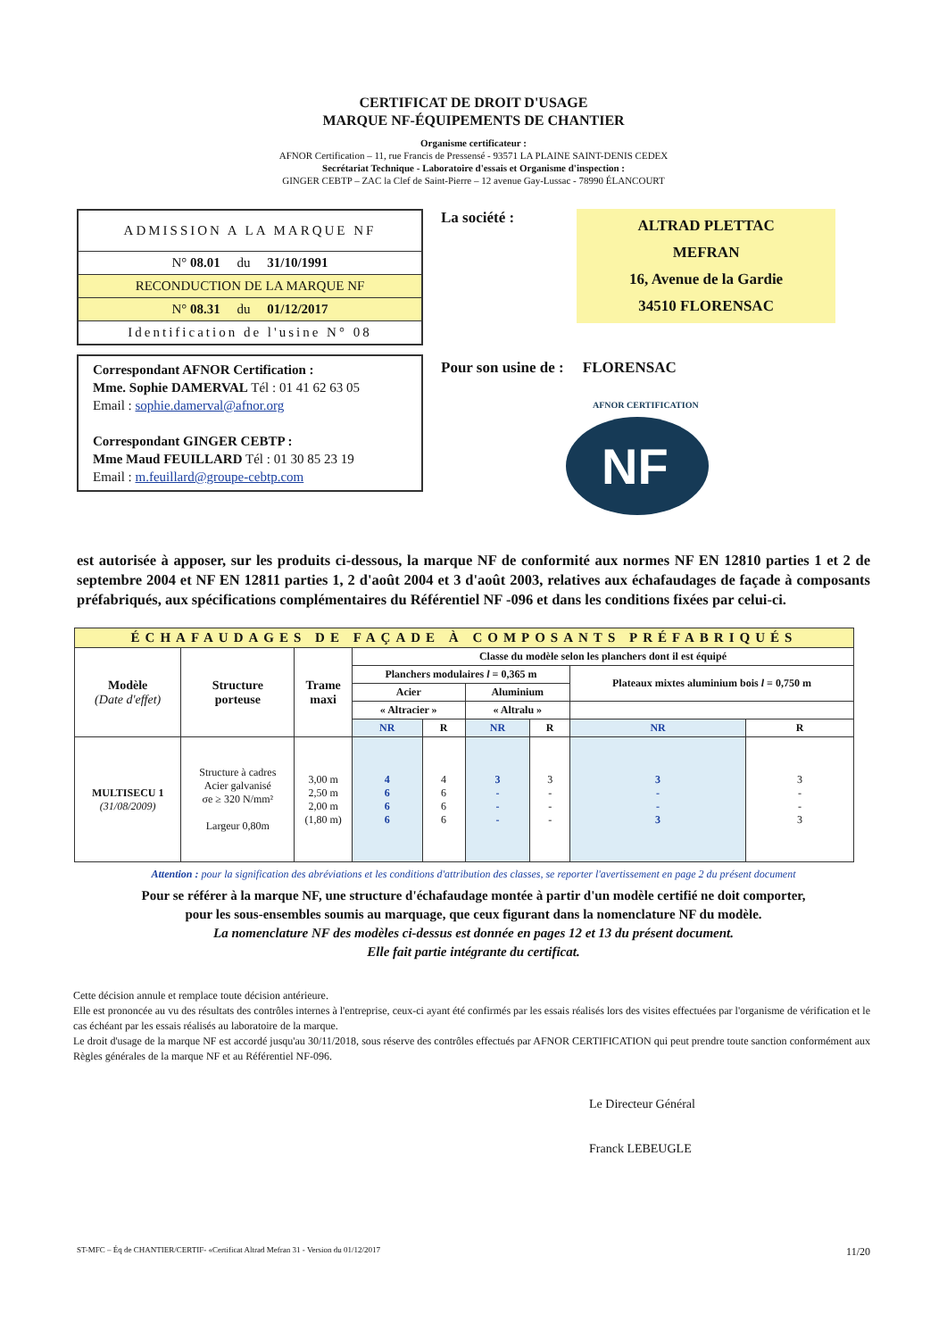CERTIFICAT DE DROIT D'USAGE
MARQUE NF-ÉQUIPEMENTS DE CHANTIER
Organisme certificateur :
AFNOR Certification – 11, rue Francis de Pressensé - 93571 LA PLAINE SAINT-DENIS CEDEX
Secrétariat Technique - Laboratoire d'essais et Organisme d'inspection :
GINGER CEBTP – ZAC la Clef de Saint-Pierre – 12 avenue Gay-Lussac - 78990 ÉLANCOURT
ADMISSION A LA MARQUE NF
N° 08.01 du 31/10/1991
RECONDUCTION DE LA MARQUE NF
N° 08.31 du 01/12/2017
Identification de l'usine N° 08
Correspondant AFNOR Certification :
Mme. Sophie DAMERVAL Tél : 01 41 62 63 05
Email : sophie.damerval@afnor.org
Correspondant GINGER CEBTP :
Mme Maud FEUILLARD Tél : 01 30 85 23 19
Email : m.feuillard@groupe-cebtp.com
La société :
ALTRAD PLETTAC
MEFRAN
16, Avenue de la Gardie
34510 FLORENSAC
Pour son usine de : FLORENSAC
NF
AFNOR CERTIFICATION
est autorisée à apposer, sur les produits ci-dessous, la marque NF de conformité aux normes NF EN 12810 parties 1 et 2 de septembre 2004 et NF EN 12811 parties 1, 2 d'août 2004 et 3 d'août 2003, relatives aux échafaudages de façade à composants préfabriqués, aux spécifications complémentaires du Référentiel NF -096 et dans les conditions fixées par celui-ci.
| ÉCHAFAUDAGES DE FAÇADE À COMPOSANTS PRÉFABRIQUÉS | | | | | | | | |
| --- | --- | --- | --- | --- | --- | --- | --- | --- |
| Modèle (Date d'effet) | Structure porteuse | Trame maxi | Classe du modèle selon les planchers dont il est équipé | | | | | |
| | | | Planchers modulaires l = 0,365 m | | | | Plateaux mixtes aluminium bois l = 0,750 m | |
| | | | Acier | | Aluminium | | | |
| | | | « Altracier » | | « Altralu » | | | |
| | | | NR | R | NR | R | NR | R |
| MULTISECU 1 (31/08/2009) | Structure à cadres Acier galvanisé σe ≥ 320 N/mm² Largeur 0,80m | 3,00 m 2,50 m 2,00 m (1,80 m) | 4 6 6 6 | 4 6 6 6 | 3 - - - | 3 - - - | 3 - - 3 | 3 - - 3 |
Attention : pour la signification des abréviations et les conditions d'attribution des classes, se reporter l'avertissement en page 2 du présent document
Pour se référer à la marque NF, une structure d'échafaudage montée à partir d'un modèle certifié ne doit comporter,
pour les sous-ensembles soumis au marquage, que ceux figurant dans la nomenclature NF du modèle.
La nomenclature NF des modèles ci-dessus est donnée en pages 12 et 13 du présent document.
Elle fait partie intégrante du certificat.
Cette décision annule et remplace toute décision antérieure.
Elle est prononcée au vu des résultats des contrôles internes à l'entreprise, ceux-ci ayant été confirmés par les essais réalisés lors des visites effectuées par l'organisme de vérification et le cas échéant par les essais réalisés au laboratoire de la marque.
Le droit d'usage de la marque NF est accordé jusqu'au 30/11/2018, sous réserve des contrôles effectués par AFNOR CERTIFICATION qui peut prendre toute sanction conformément aux Règles générales de la marque NF et au Référentiel NF-096.
Le Directeur Général
Franck LEBEUGLE
ST-MFC – Éq de CHANTIER/CERTIF- «Certificat Altrad Mefran 31 - Version du 01/12/2017 11/20